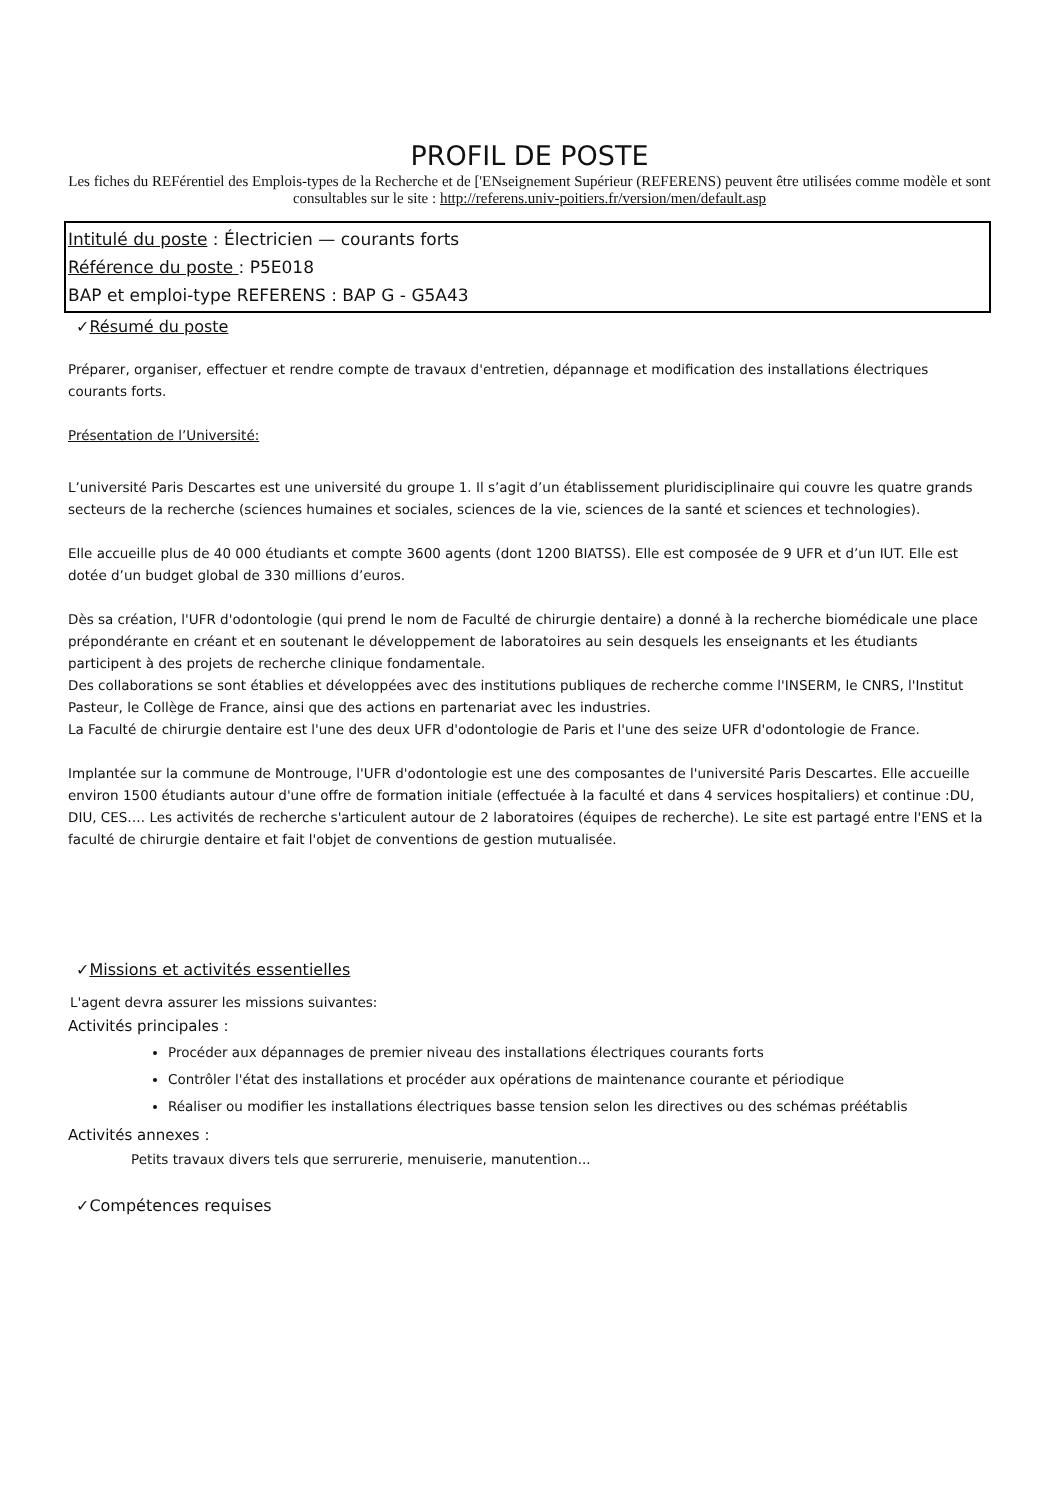PROFIL DE POSTE
Les fiches du REFérentiel des Emplois-types de la Recherche et de ['ENseignement Supérieur (REFERENS) peuvent être utilisées comme modèle et sont consultables sur le site : http://referens.univ-poitiers.fr/version/men/default.asp
Intitulé du poste : Électricien — courants forts
Référence du poste : P5E018
BAP et emploi-type REFERENS : BAP G - G5A43
✓Résumé du poste
Préparer, organiser, effectuer et rendre compte de travaux d'entretien, dépannage et modification des installations électriques courants forts.
Présentation de l’Université:
L’université Paris Descartes est une université du groupe 1. Il s’agit d’un établissement pluridisciplinaire qui couvre les quatre grands secteurs de la recherche (sciences humaines et sociales, sciences de la vie, sciences de la santé et sciences et technologies).
Elle accueille plus de 40 000 étudiants et compte 3600 agents (dont 1200 BIATSS). Elle est composée de 9 UFR et d’un IUT. Elle est dotée d’un budget global de 330 millions d’euros.
Dès sa création, l'UFR d'odontologie (qui prend le nom de Faculté de chirurgie dentaire) a donné à la recherche biomédicale une place prépondérante en créant et en soutenant le développement de laboratoires au sein desquels les enseignants et les étudiants participent à des projets de recherche clinique fondamentale.
Des collaborations se sont établies et développées avec des institutions publiques de recherche comme l'INSERM, le CNRS, l'Institut Pasteur, le Collège de France, ainsi que des actions en partenariat avec les industries.
La Faculté de chirurgie dentaire est l'une des deux UFR d'odontologie de Paris et l'une des seize UFR d'odontologie de France.
Implantée sur la commune de Montrouge, l'UFR d'odontologie est une des composantes de l'université Paris Descartes. Elle accueille environ 1500 étudiants autour d'une offre de formation initiale (effectuée à la faculté et dans 4 services hospitaliers) et continue :DU, DIU, CES…. Les activités de recherche s'articulent autour de 2 laboratoires (équipes de recherche). Le site est partagé entre l'ENS et la faculté de chirurgie dentaire et fait l'objet de conventions de gestion mutualisée.
✓Missions et activités essentielles
L'agent devra assurer les missions suivantes:
Activités principales :
Procéder aux dépannages de premier niveau des installations électriques courants forts
Contrôler l'état des installations et procéder aux opérations de maintenance courante et périodique
Réaliser ou modifier les installations électriques basse tension selon les directives ou des schémas préétablis
Activités annexes :
Petits travaux divers tels que serrurerie, menuiserie, manutention...
✓Compétences requises